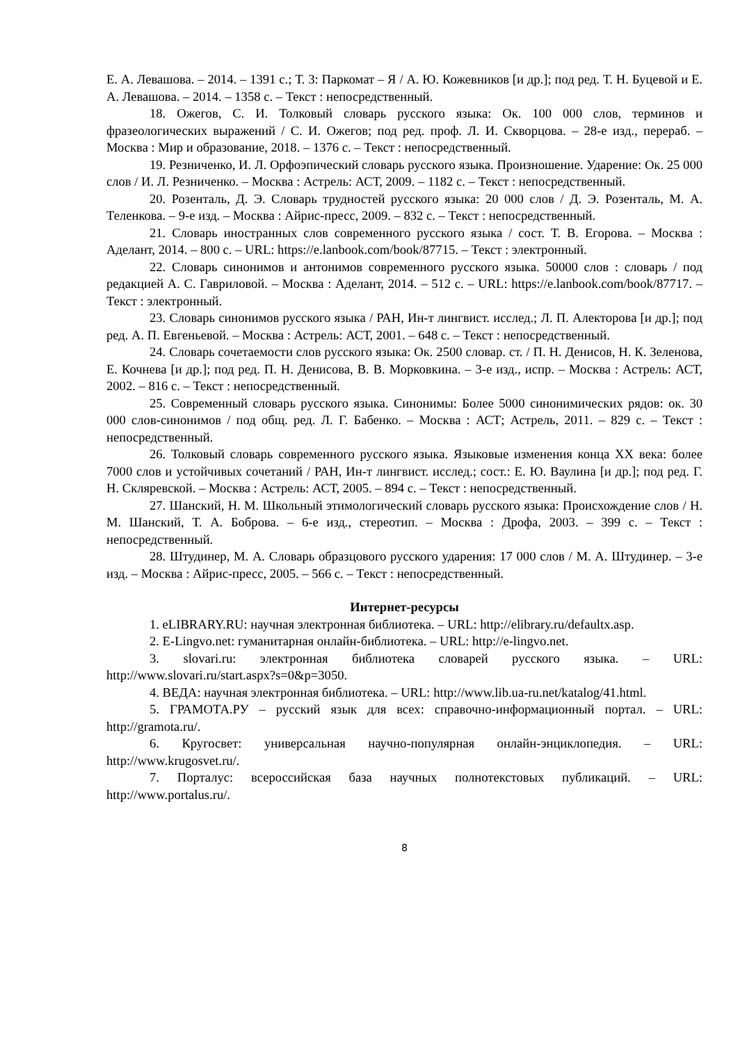Е. А. Левашова. – 2014. – 1391 с.; Т. 3: Паркомат – Я / А. Ю. Кожевников [и др.]; под ред. Т. Н. Буцевой и Е. А. Левашова. – 2014. – 1358 с. – Текст : непосредственный.
18. Ожегов, С. И. Толковый словарь русского языка: Ок. 100 000 слов, терминов и фразеологических выражений / С. И. Ожегов; под ред. проф. Л. И. Скворцова. – 28-е изд., перераб. – Москва : Мир и образование, 2018. – 1376 с. – Текст : непосредственный.
19. Резниченко, И. Л. Орфоэпический словарь русского языка. Произношение. Ударение: Ок. 25 000 слов / И. Л. Резниченко. – Москва : Астрель: АСТ, 2009. – 1182 с. – Текст : непосредственный.
20. Розенталь, Д. Э. Словарь трудностей русского языка: 20 000 слов / Д. Э. Розенталь, М. А. Теленкова. – 9-е изд. – Москва : Айрис-пресс, 2009. – 832 с. – Текст : непосредственный.
21. Словарь иностранных слов современного русского языка / сост. Т. В. Егорова. – Москва : Аделант, 2014. – 800 с. – URL: https://e.lanbook.com/book/87715. – Текст : электронный.
22. Словарь синонимов и антонимов современного русского языка. 50000 слов : словарь / под редакцией А. С. Гавриловой. – Москва : Аделант, 2014. – 512 с. – URL: https://e.lanbook.com/book/87717. – Текст : электронный.
23. Словарь синонимов русского языка / РАН, Ин-т лингвист. исслед.; Л. П. Алекторова [и др.]; под ред. А. П. Евгеньевой. – Москва : Астрель: АСТ, 2001. – 648 с. – Текст : непосредственный.
24. Словарь сочетаемости слов русского языка: Ок. 2500 словар. ст. / П. Н. Денисов, Н. К. Зеленова, Е. Кочнева [и др.]; под ред. П. Н. Денисова, В. В. Морковкина. – 3-е изд., испр. – Москва : Астрель: АСТ, 2002. – 816 с. – Текст : непосредственный.
25. Современный словарь русского языка. Синонимы: Более 5000 синонимических рядов: ок. 30 000 слов-синонимов / под общ. ред. Л. Г. Бабенко. – Москва : АСТ; Астрель, 2011. – 829 с. – Текст : непосредственный.
26. Толковый словарь современного русского языка. Языковые изменения конца XX века: более 7000 слов и устойчивых сочетаний / РАН, Ин-т лингвист. исслед.; сост.: Е. Ю. Ваулина [и др.]; под ред. Г. Н. Скляревской. – Москва : Астрель: АСТ, 2005. – 894 с. – Текст : непосредственный.
27. Шанский, Н. М. Школьный этимологический словарь русского языка: Происхождение слов / Н. М. Шанский, Т. А. Боброва. – 6-е изд., стереотип. – Москва : Дрофа, 2003. – 399 с. – Текст : непосредственный.
28. Штудинер, М. А. Словарь образцового русского ударения: 17 000 слов / М. А. Штудинер. – 3-е изд. – Москва : Айрис-пресс, 2005. – 566 с. – Текст : непосредственный.
Интернет-ресурсы
1. eLIBRARY.RU: научная электронная библиотека. – URL: http://elibrary.ru/defaultx.asp.
2. E-Lingvo.net: гуманитарная онлайн-библиотека. – URL: http://e-lingvo.net.
3. slovari.ru: электронная библиотека словарей русского языка. – URL: http://www.slovari.ru/start.aspx?s=0&p=3050.
4. ВЕДА: научная электронная библиотека. – URL: http://www.lib.ua-ru.net/katalog/41.html.
5. ГРАМОТА.РУ – русский язык для всех: справочно-информационный портал. – URL: http://gramota.ru/.
6. Кругосвет: универсальная научно-популярная онлайн-энциклопедия. – URL: http://www.krugosvet.ru/.
7. Порталус: всероссийская база научных полнотекстовых публикаций. – URL: http://www.portalus.ru/.
8